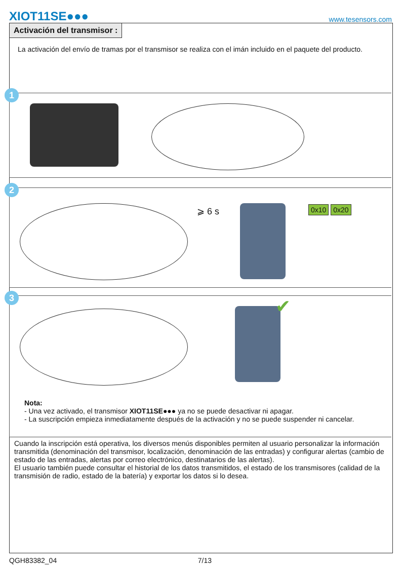XIOT11SE●●● www.tesensors.com
Activación del transmisor :
La activación del envío de tramas por el transmisor se realiza con el imán incluido en el paquete del producto.
1
2
⩾ 6 s 0x10 0x20
3 ✔
Nota:
- Una vez activado, el transmisor XIOT11SE●●● ya no se puede desactivar ni apagar.
- La suscripción empieza inmediatamente después de la activación y no se puede suspender ni cancelar.
Cuando la inscripción está operativa, los diversos menús disponibles permiten al usuario personalizar la información transmitida (denominación del transmisor, localización, denominación de las entradas) y configurar alertas (cambio de estado de las entradas, alertas por correo electrónico, destinatarios de las alertas).
El usuario también puede consultar el historial de los datos transmitidos, el estado de los transmisores (calidad de la transmisión de radio, estado de la batería) y exportar los datos si lo desea.
QGH83382_04 7/13